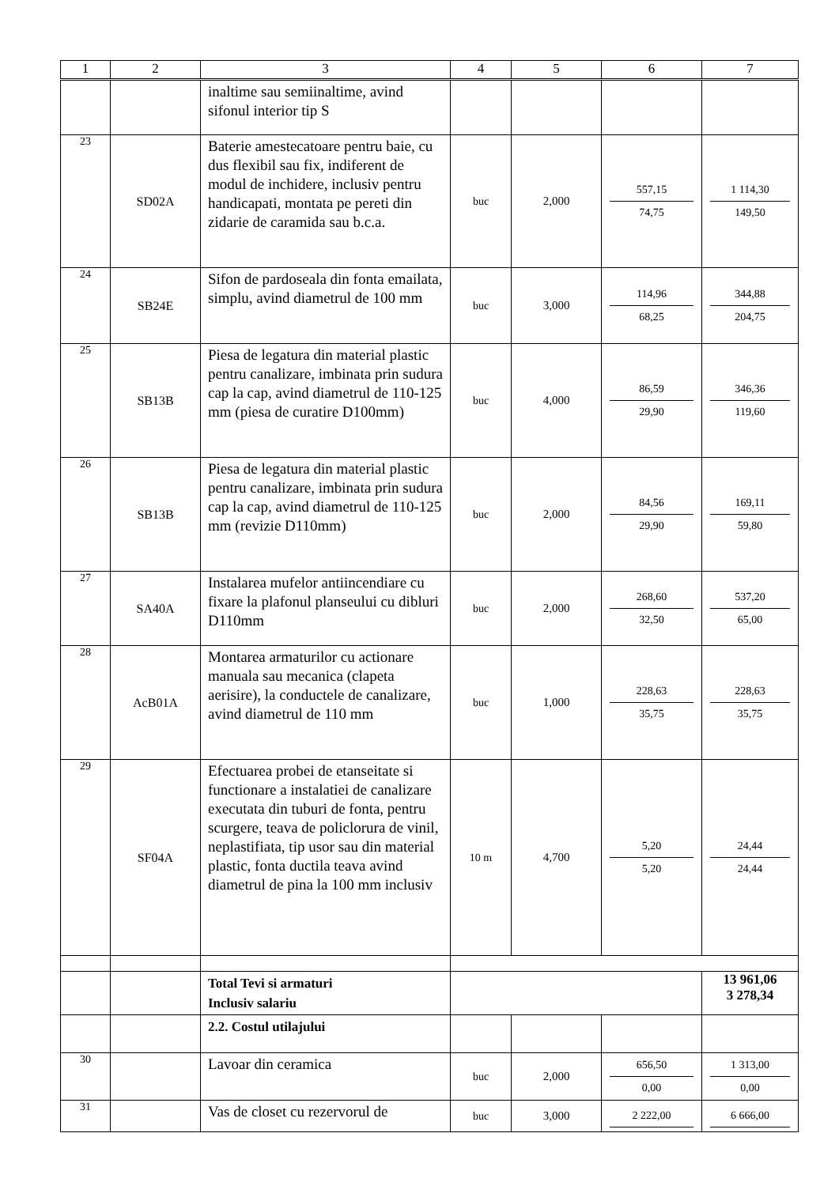| 1 | 2 | 3 | 4 | 5 | 6 | 7 |
| --- | --- | --- | --- | --- | --- | --- |
| | | inaltime sau semiinaltime, avind sifonul interior tip S | | | | |
| 23 | SD02A | Baterie amestecatoare pentru baie, cu dus flexibil sau fix, indiferent de modul de inchidere, inclusiv pentru handicapati, montata pe pereti din zidarie de caramida sau b.c.a. | buc | 2,000 | 557,15 74,75 | 1 114,30 149,50 |
| 24 | SB24E | Sifon de pardoseala din fonta emailata, simplu, avind diametrul de 100 mm | buc | 3,000 | 114,96 68,25 | 344,88 204,75 |
| 25 | SB13B | Piesa de legatura din material plastic pentru canalizare, imbinata prin sudura cap la cap, avind diametrul de 110-125 mm (piesa de curatire D100mm) | buc | 4,000 | 86,59 29,90 | 346,36 119,60 |
| 26 | SB13B | Piesa de legatura din material plastic pentru canalizare, imbinata prin sudura cap la cap, avind diametrul de 110-125 mm (revizie D110mm) | buc | 2,000 | 84,56 29,90 | 169,11 59,80 |
| 27 | SA40A | Instalarea mufelor antiincendiare cu fixare la plafonul planseului cu dibluri D110mm | buc | 2,000 | 268,60 32,50 | 537,20 65,00 |
| 28 | AcB01A | Montarea armaturilor cu actionare manuala sau mecanica (clapeta aerisire), la conductele de canalizare, avind diametrul de 110 mm | buc | 1,000 | 228,63 35,75 | 228,63 35,75 |
| 29 | SF04A | Efectuarea probei de etanseitate si functionare a instalatiei de canalizare executata din tuburi de fonta, pentru scurgere, teava de policlorura de vinil, neplastifiata, tip usor sau din material plastic, fonta ductila teava avind diametrul de pina la 100 mm inclusiv | 10 m | 4,700 | 5,20 5,20 | 24,44 24,44 |
| | | Total Tevi si armaturi Inclusiv salariu | | | | 13 961,06 3 278,34 |
| | | 2.2. Costul utilajului | | | | |
| 30 | | Lavoar din ceramica | buc | 2,000 | 656,50 0,00 | 1 313,00 0,00 |
| 31 | | Vas de closet cu rezervorul de | buc | 3,000 | 2 222,00 | 6 666,00 |